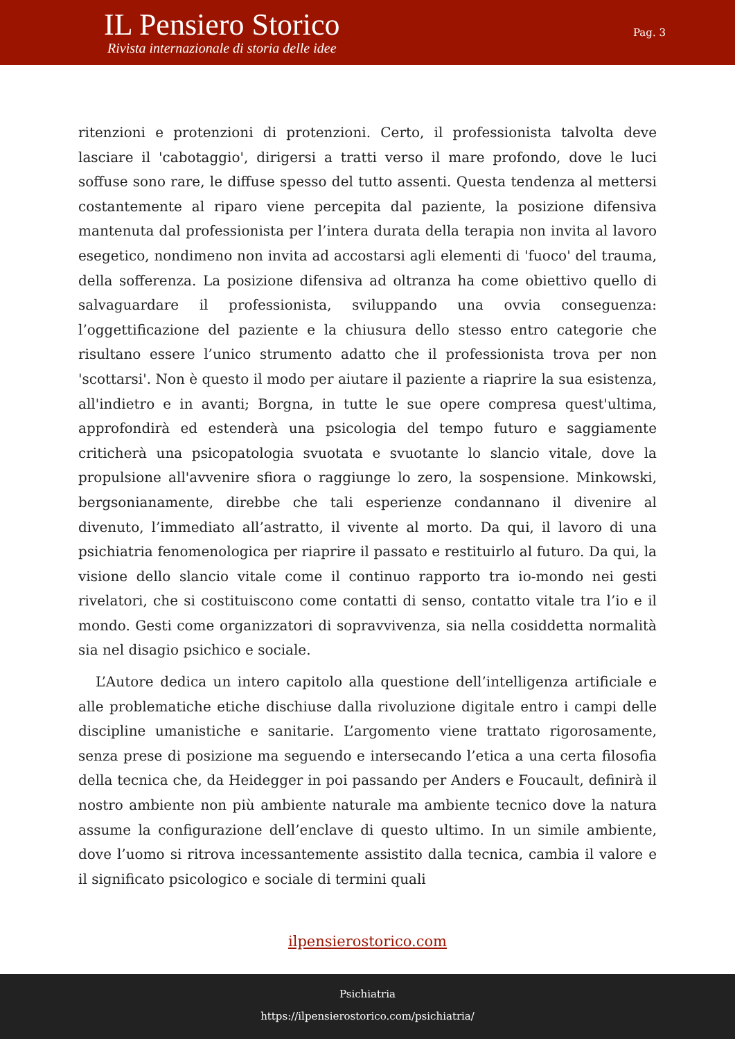IL Pensiero Storico
Rivista internazionale di storia delle idee
Pag. 3
ritenzioni e protenzioni di protenzioni. Certo, il professionista talvolta deve lasciare il 'cabotaggio', dirigersi a tratti verso il mare profondo, dove le luci soffuse sono rare, le diffuse spesso del tutto assenti. Questa tendenza al mettersi costantemente al riparo viene percepita dal paziente, la posizione difensiva mantenuta dal professionista per l’intera durata della terapia non invita al lavoro esegetico, nondimeno non invita ad accostarsi agli elementi di 'fuoco' del trauma, della sofferenza. La posizione difensiva ad oltranza ha come obiettivo quello di salvaguardare il professionista, sviluppando una ovvia conseguenza: l’oggettificazione del paziente e la chiusura dello stesso entro categorie che risultano essere l’unico strumento adatto che il professionista trova per non 'scottarsi'. Non è questo il modo per aiutare il paziente a riaprire la sua esistenza, all'indietro e in avanti; Borgna, in tutte le sue opere compresa quest'ultima, approfondirà ed estenderà una psicologia del tempo futuro e saggiamente criticherà una psicopatologia svuotata e svuotante lo slancio vitale, dove la propulsione all'avvenire sfiora o raggiunge lo zero, la sospensione. Minkowski, bergsonianamente, direbbe che tali esperienze condannano il divenire al divenuto, l’immediato all’astratto, il vivente al morto. Da qui, il lavoro di una psichiatria fenomenologica per riaprire il passato e restituirlo al futuro. Da qui, la visione dello slancio vitale come il continuo rapporto tra io-mondo nei gesti rivelatori, che si costituiscono come contatti di senso, contatto vitale tra l’io e il mondo. Gesti come organizzatori di sopravvivenza, sia nella cosiddetta normalità sia nel disagio psichico e sociale.
L’Autore dedica un intero capitolo alla questione dell’intelligenza artificiale e alle problematiche etiche dischiuse dalla rivoluzione digitale entro i campi delle discipline umanistiche e sanitarie. L’argomento viene trattato rigorosamente, senza prese di posizione ma seguendo e intersecando l’etica a una certa filosofia della tecnica che, da Heidegger in poi passando per Anders e Foucault, definirà il nostro ambiente non più ambiente naturale ma ambiente tecnico dove la natura assume la configurazione dell’enclave di questo ultimo. In un simile ambiente, dove l’uomo si ritrova incessantemente assistito dalla tecnica, cambia il valore e il significato psicologico e sociale di termini quali
ilpensierostorico.com
Psichiatria
https://ilpensierostorico.com/psichiatria/